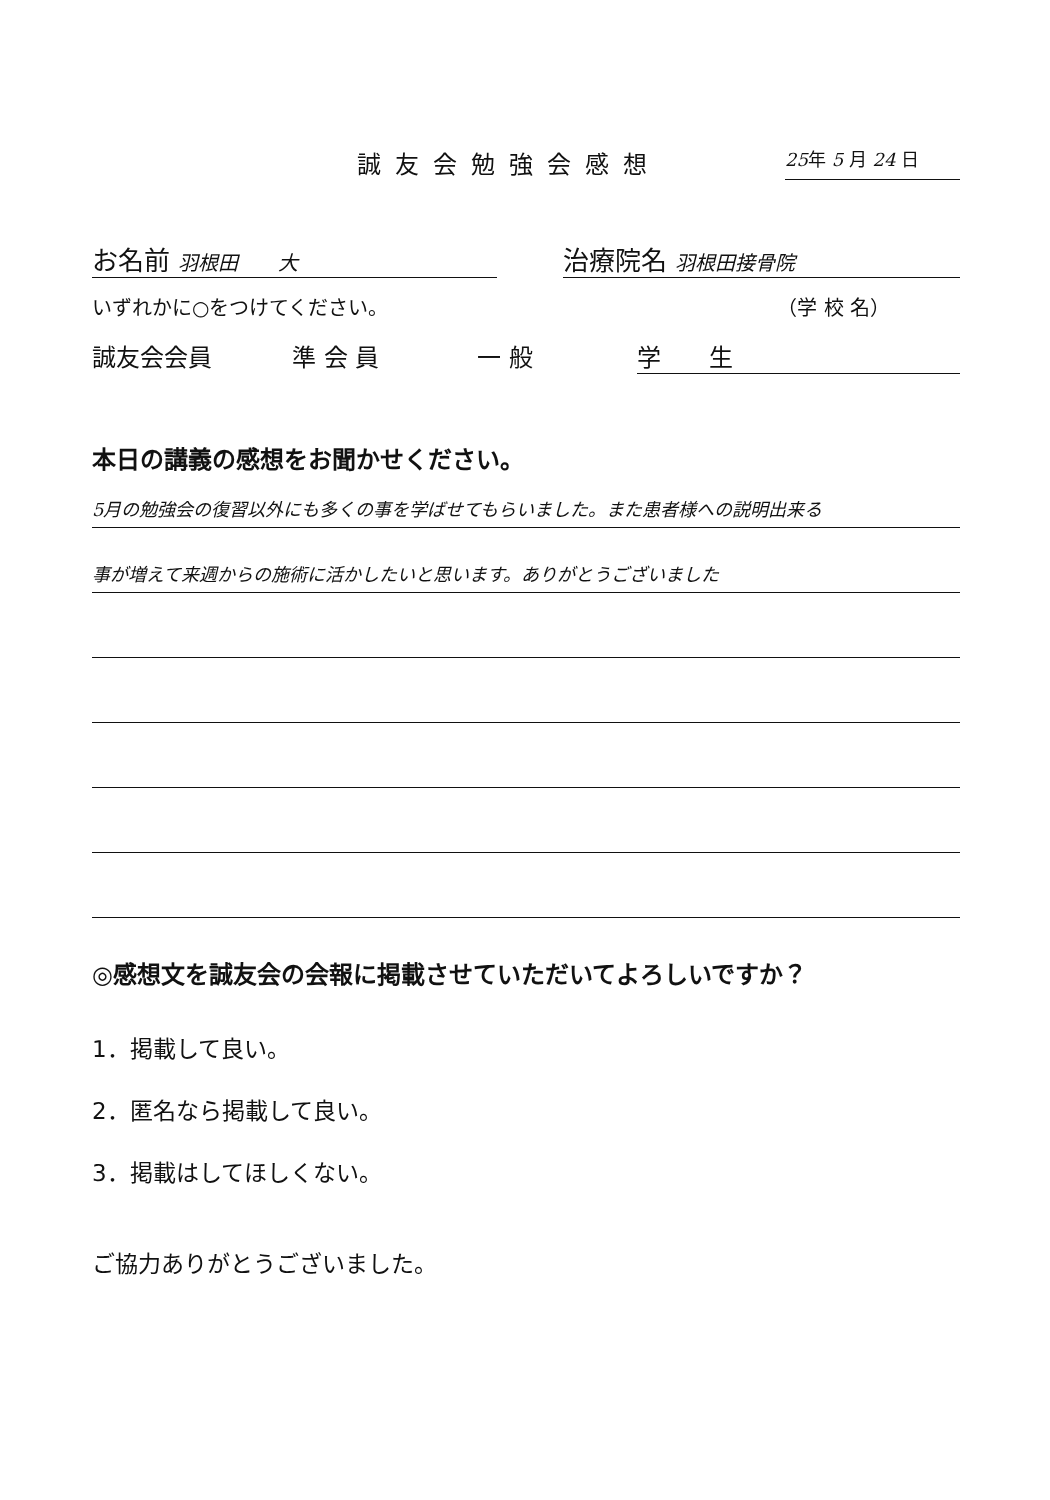誠友会勉強会感想
25年 5 月 24 日
お名前 羽根田　　大
治療院名 羽根田接骨院
いずれかに○をつけてください。 （学 校 名）
誠友会会員 準 会 員 一 般 学　　生
本日の講義の感想をお聞かせください。
5月の勉強会の復習以外にも多くの事を学ばせてもらいました。また患者様への説明出来る
事が増えて来週からの施術に活かしたいと思います。ありがとうございました
◎感想文を誠友会の会報に掲載させていただいてよろしいですか？
1．掲載して良い。
2．匿名なら掲載して良い。
3．掲載はしてほしくない。
ご協力ありがとうございました。